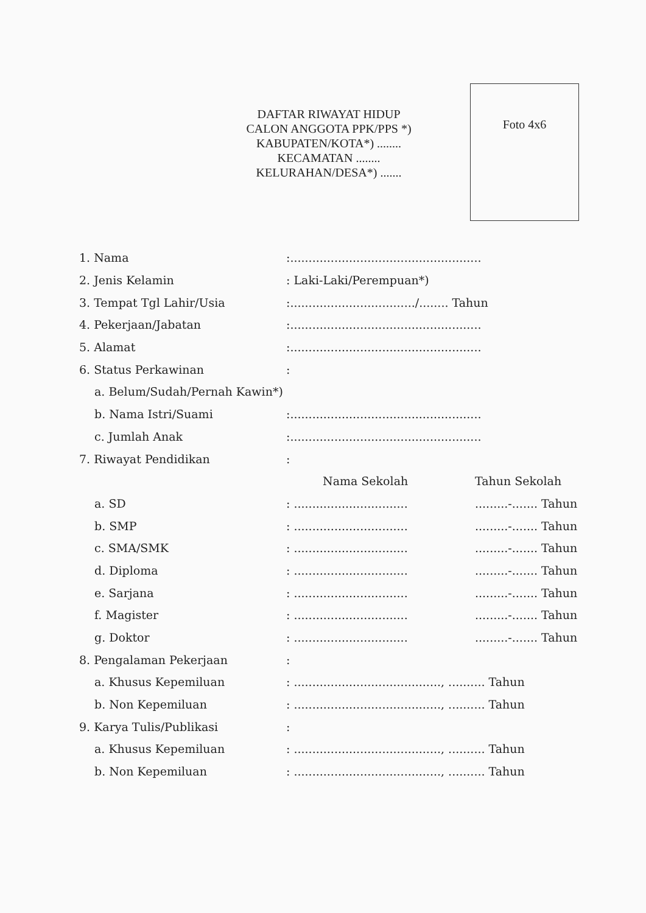DAFTAR RIWAYAT HIDUP
CALON ANGGOTA PPK/PPS *)
KABUPATEN/KOTA*) ........
KECAMATAN ........
KELURAHAN/DESA*) .......
Foto 4x6
| 1. Nama | :.................................................... | |
| 2. Jenis Kelamin | : Laki-Laki/Perempuan*) | |
| 3. Tempat Tgl Lahir/Usia | :................................../........ Tahun | |
| 4. Pekerjaan/Jabatan | :.................................................... | |
| 5. Alamat | :.................................................... | |
| 6. Status Perkawinan | : | |
| a. Belum/Sudah/Pernah Kawin*) | | |
| b. Nama Istri/Suami | :.................................................... | |
| c. Jumlah Anak | :.................................................... | |
| 7. Riwayat Pendidikan | : | |
| | Nama Sekolah | Tahun Sekolah |
| a. SD | : ............................... | .........-....... Tahun |
| b. SMP | : ............................... | .........-....... Tahun |
| c. SMA/SMK | : ............................... | .........-....... Tahun |
| d. Diploma | : ............................... | .........-....... Tahun |
| e. Sarjana | : ............................... | .........-....... Tahun |
| f. Magister | : ............................... | .........-....... Tahun |
| g. Doktor | : ............................... | .........-....... Tahun |
| 8. Pengalaman Pekerjaan | : | |
| a. Khusus Kepemiluan | : ........................................, .......... Tahun | |
| b. Non Kepemiluan | : ........................................, .......... Tahun | |
| 9. Karya Tulis/Publikasi | : | |
| a. Khusus Kepemiluan | : ........................................, .......... Tahun | |
| b. Non Kepemiluan | : ........................................, .......... Tahun | |